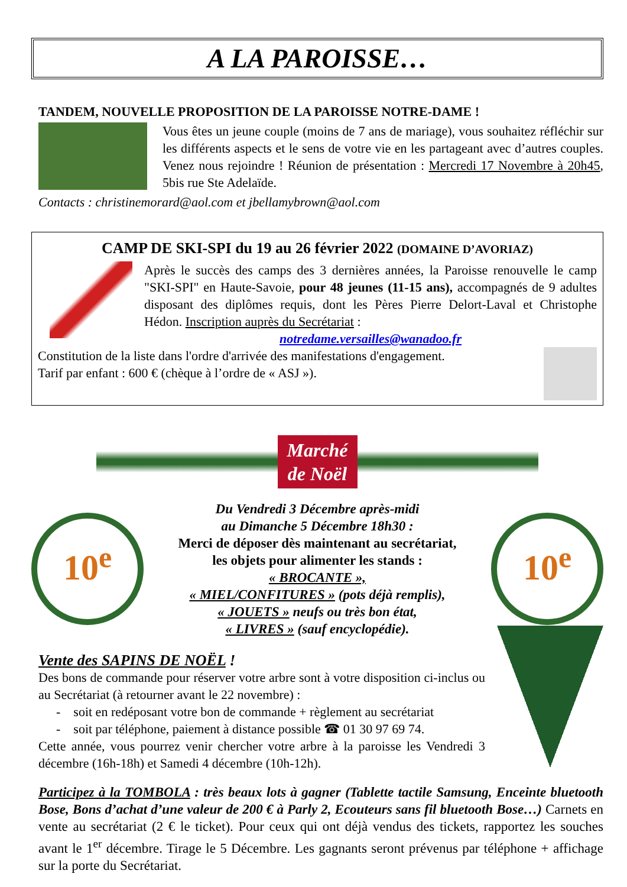A LA PAROISSE…
TANDEM, NOUVELLE PROPOSITION DE LA PAROISSE NOTRE-DAME !
Vous êtes un jeune couple (moins de 7 ans de mariage), vous souhaitez réfléchir sur les différents aspects et le sens de votre vie en les partageant avec d’autres couples. Venez nous rejoindre ! Réunion de présentation : Mercredi 17 Novembre à 20h45, 5bis rue Ste Adelaïde.
Contacts : christinemorard@aol.com et jbellamybrown@aol.com
CAMP DE SKI-SPI du 19 au 26 février 2022 (DOMAINE D’AVORIAZ)
Après le succès des camps des 3 dernières années, la Paroisse renouvelle le camp "SKI-SPI" en Haute-Savoie, pour 48 jeunes (11-15 ans), accompagnés de 9 adultes disposant des diplômes requis, dont les Pères Pierre Delort-Laval et Christophe Hédon. Inscription auprès du Secrétariat :
notredame.versailles@wanadoo.fr
Constitution de la liste dans l'ordre d'arrivée des manifestations d'engagement.
Tarif par enfant : 600 € (chèque à l’ordre de « ASJ »).
Marché de Noël
10<sup>e</sup>
Du Vendredi 3 Décembre après-midi
au Dimanche 5 Décembre 18h30 :
Merci de déposer dès maintenant au secrétariat,
les objets pour alimenter les stands :
« BROCANTE »,
« MIEL/CONFITURES » (pots déjà remplis),
« JOUETS » neufs ou très bon état,
« LIVRES » (sauf encyclopédie).
10<sup>e</sup>
Vente des SAPINS DE NOËL !
Des bons de commande pour réserver votre arbre sont à votre disposition ci-inclus ou au Secrétariat (à retourner avant le 22 novembre) :
- soit en redéposant votre bon de commande + règlement au secrétariat
- soit par téléphone, paiement à distance possible ☎ 01 30 97 69 74.
Cette année, vous pourrez venir chercher votre arbre à la paroisse les Vendredi 3 décembre (16h-18h) et Samedi 4 décembre (10h-12h).
Participez à la TOMBOLA : très beaux lots à gagner (Tablette tactile Samsung, Enceinte bluetooth Bose, Bons d’achat d’une valeur de 200 € à Parly 2, Ecouteurs sans fil bluetooth Bose…) Carnets en vente au secrétariat (2 € le ticket). Pour ceux qui ont déjà vendus des tickets, rapportez les souches avant le 1<sup>er</sup> décembre. Tirage le 5 Décembre. Les gagnants seront prévenus par téléphone + affichage sur la porte du Secrétariat.